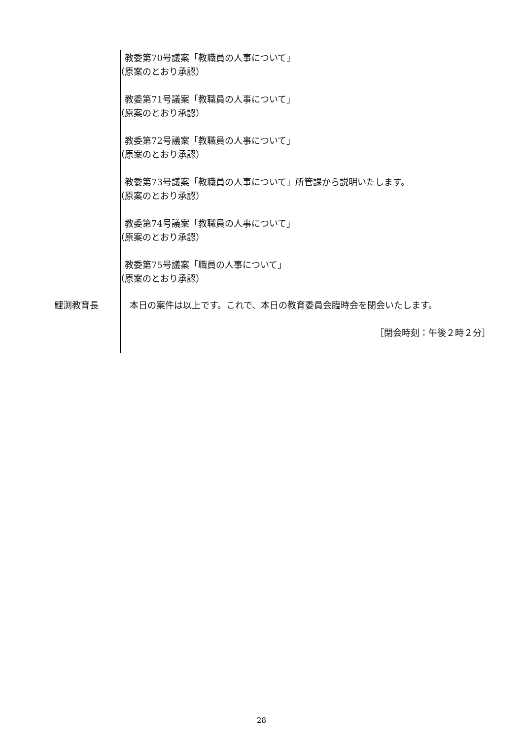教委第70号議案「教職員の人事について」
（原案のとおり承認）
教委第71号議案「教職員の人事について」
（原案のとおり承認）
教委第72号議案「教職員の人事について」
（原案のとおり承認）
教委第73号議案「教職員の人事について」所管課から説明いたします。
（原案のとおり承認）
教委第74号議案「教職員の人事について」
（原案のとおり承認）
教委第75号議案「職員の人事について」
（原案のとおり承認）
鯉渕教育長 　本日の案件は以上です。これで、本日の教育委員会臨時会を閉会いたします。
［閉会時刻：午後２時２分］
28